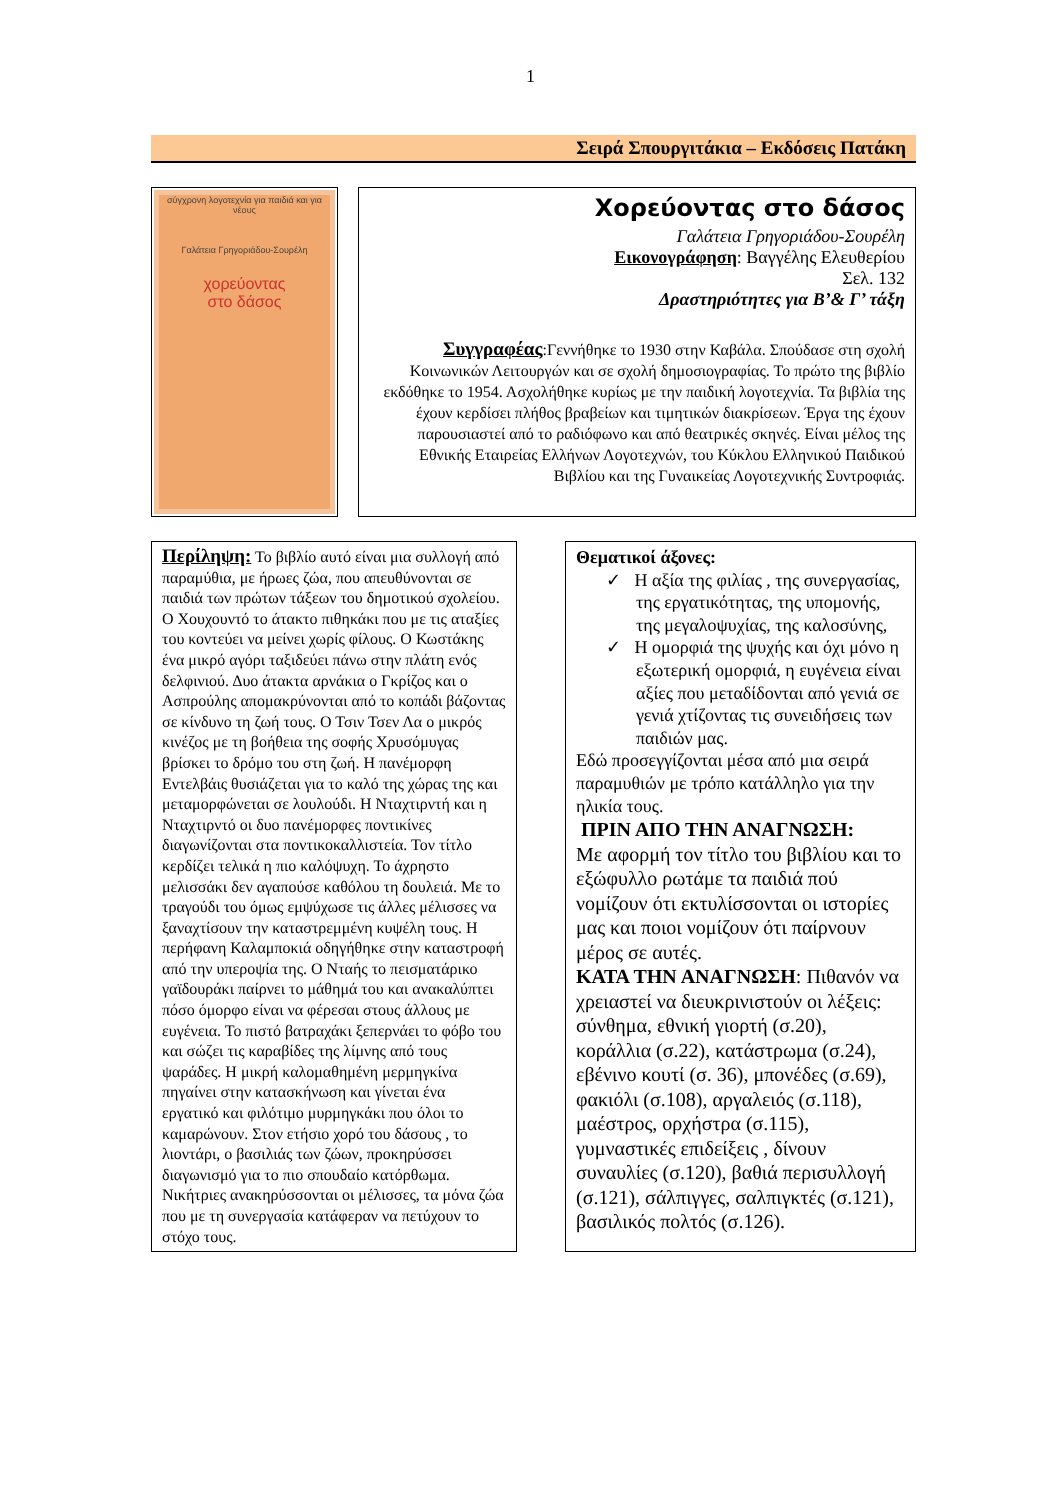1
Σειρά Σπουργιτάκια – Εκδόσεις Πατάκη
σύγχρονη λογοτεχνία για παιδιά και για νέους
Γαλάτεια Γρηγοριάδου-Σουρέλη
χορεύοντας
στο δάσος
Χορεύοντας στο δάσος
Γαλάτεια Γρηγοριάδου-Σουρέλη
Εικονογράφηση: Βαγγέλης Ελευθερίου
Σελ. 132
Δραστηριότητες για Β’& Γ’ τάξη
Συγγραφέας:Γεννήθηκε το 1930 στην Καβάλα. Σπούδασε στη σχολή Κοινωνικών Λειτουργών και σε σχολή δημοσιογραφίας. Το πρώτο της βιβλίο εκδόθηκε το 1954. Ασχολήθηκε κυρίως με την παιδική λογοτεχνία. Τα βιβλία της έχουν κερδίσει πλήθος βραβείων και τιμητικών διακρίσεων. Έργα της έχουν παρουσιαστεί από το ραδιόφωνο και από θεατρικές σκηνές. Είναι μέλος της Εθνικής Εταιρείας Ελλήνων Λογοτεχνών, του Κύκλου Ελληνικού Παιδικού Βιβλίου και της Γυναικείας Λογοτεχνικής Συντροφιάς.
Περίληψη: Το βιβλίο αυτό είναι μια συλλογή από παραμύθια, με ήρωες ζώα, που απευθύνονται σε παιδιά των πρώτων τάξεων του δημοτικού σχολείου. Ο Χουχουντό το άτακτο πιθηκάκι που με τις αταξίες του κοντεύει να μείνει χωρίς φίλους. Ο Κωστάκης ένα μικρό αγόρι ταξιδεύει πάνω στην πλάτη ενός δελφινιού. Δυο άτακτα αρνάκια ο Γκρίζος και ο Ασπρούλης απομακρύνονται από το κοπάδι βάζοντας σε κίνδυνο τη ζωή τους. Ο Τσιν Τσεν Λα ο μικρός κινέζος με τη βοήθεια της σοφής Χρυσόμυγας βρίσκει το δρόμο του στη ζωή. Η πανέμορφη Εντελβάις θυσιάζεται για το καλό της χώρας της και μεταμορφώνεται σε λουλούδι. Η Νταχτιρντή και η Νταχτιρντό οι δυο πανέμορφες ποντικίνες διαγωνίζονται στα ποντικοκαλλιστεία. Τον τίτλο κερδίζει τελικά η πιο καλόψυχη. Το άχρηστο μελισσάκι δεν αγαπούσε καθόλου τη δουλειά. Με το τραγούδι του όμως εμψύχωσε τις άλλες μέλισσες να ξαναχτίσουν την καταστρεμμένη κυψέλη τους. Η περήφανη Καλαμποκιά οδηγήθηκε στην καταστροφή από την υπεροψία της. Ο Νταής το πεισματάρικο γαϊδουράκι παίρνει το μάθημά του και ανακαλύπτει πόσο όμορφο είναι να φέρεσαι στους άλλους με ευγένεια. Το πιστό βατραχάκι ξεπερνάει το φόβο του και σώζει τις καραβίδες της λίμνης από τους ψαράδες. Η μικρή καλομαθημένη μερμηγκίνα πηγαίνει στην κατασκήνωση και γίνεται ένα εργατικό και φιλότιμο μυρμηγκάκι που όλοι το καμαρώνουν. Στον ετήσιο χορό του δάσους , το λιοντάρι, ο βασιλιάς των ζώων, προκηρύσσει διαγωνισμό για το πιο σπουδαίο κατόρθωμα. Νικήτριες ανακηρύσσονται οι μέλισσες, τα μόνα ζώα που με τη συνεργασία κατάφεραν να πετύχουν το στόχο τους.
Θεματικοί άξονες:
✓ Η αξία της φιλίας , της συνεργασίας, της εργατικότητας, της υπομονής, της μεγαλοψυχίας, της καλοσύνης,
✓ Η ομορφιά της ψυχής και όχι μόνο η εξωτερική ομορφιά, η ευγένεια είναι αξίες που μεταδίδονται από γενιά σε γενιά χτίζοντας τις συνειδήσεις των παιδιών μας.
Εδώ προσεγγίζονται μέσα από μια σειρά παραμυθιών με τρόπο κατάλληλο για την ηλικία τους.
ΠΡΙΝ ΑΠΟ ΤΗΝ ΑΝΑΓΝΩΣΗ:
Με αφορμή τον τίτλο του βιβλίου και το εξώφυλλο ρωτάμε τα παιδιά πού νομίζουν ότι εκτυλίσσονται οι ιστορίες μας και ποιοι νομίζουν ότι παίρνουν μέρος σε αυτές.
ΚΑΤΑ ΤΗΝ ΑΝΑΓΝΩΣΗ: Πιθανόν να χρειαστεί να διευκρινιστούν οι λέξεις: σύνθημα, εθνική γιορτή (σ.20), κοράλλια (σ.22), κατάστρωμα (σ.24), εβένινο κουτί (σ. 36), μπονέδες (σ.69), φακιόλι (σ.108), αργαλειός (σ.118), μαέστρος, ορχήστρα (σ.115), γυμναστικές επιδείξεις , δίνουν συναυλίες (σ.120), βαθιά περισυλλογή (σ.121), σάλπιγγες, σαλπιγκτές (σ.121), βασιλικός πολτός (σ.126).